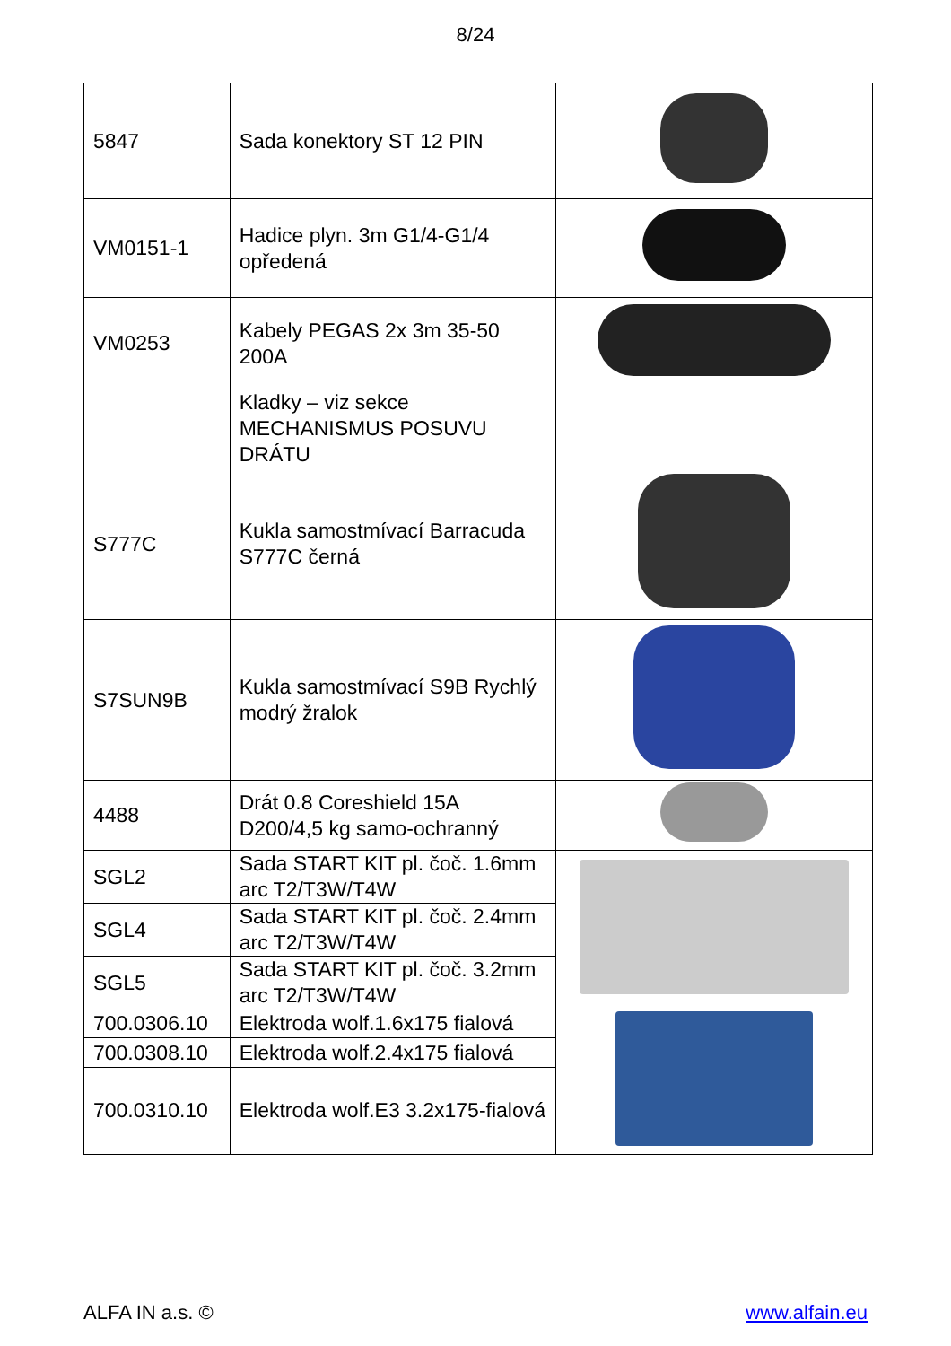8/24
| 5847 | Sada konektory ST 12 PIN | |
| VM0151-1 | Hadice plyn. 3m G1/4-G1/4 opředená | |
| VM0253 | Kabely PEGAS 2x 3m 35-50 200A | |
| | Kladky – viz sekce MECHANISMUS POSUVU DRÁTU | |
| S777C | Kukla samostmívací Barracuda S777C černá | |
| S7SUN9B | Kukla samostmívací S9B Rychlý modrý žralok | |
| 4488 | Drát 0.8 Coreshield 15A D200/4,5 kg samo-ochranný | |
| SGL2 | Sada START KIT pl. čoč. 1.6mm arc T2/T3W/T4W | |
| SGL4 | Sada START KIT pl. čoč. 2.4mm arc T2/T3W/T4W | |
| SGL5 | Sada START KIT pl. čoč. 3.2mm arc T2/T3W/T4W | |
| 700.0306.10 | Elektroda wolf.1.6x175 fialová | |
| 700.0308.10 | Elektroda wolf.2.4x175 fialová | |
| 700.0310.10 | Elektroda wolf.E3 3.2x175-fialová | |
ALFA IN a.s. © www.alfain.eu